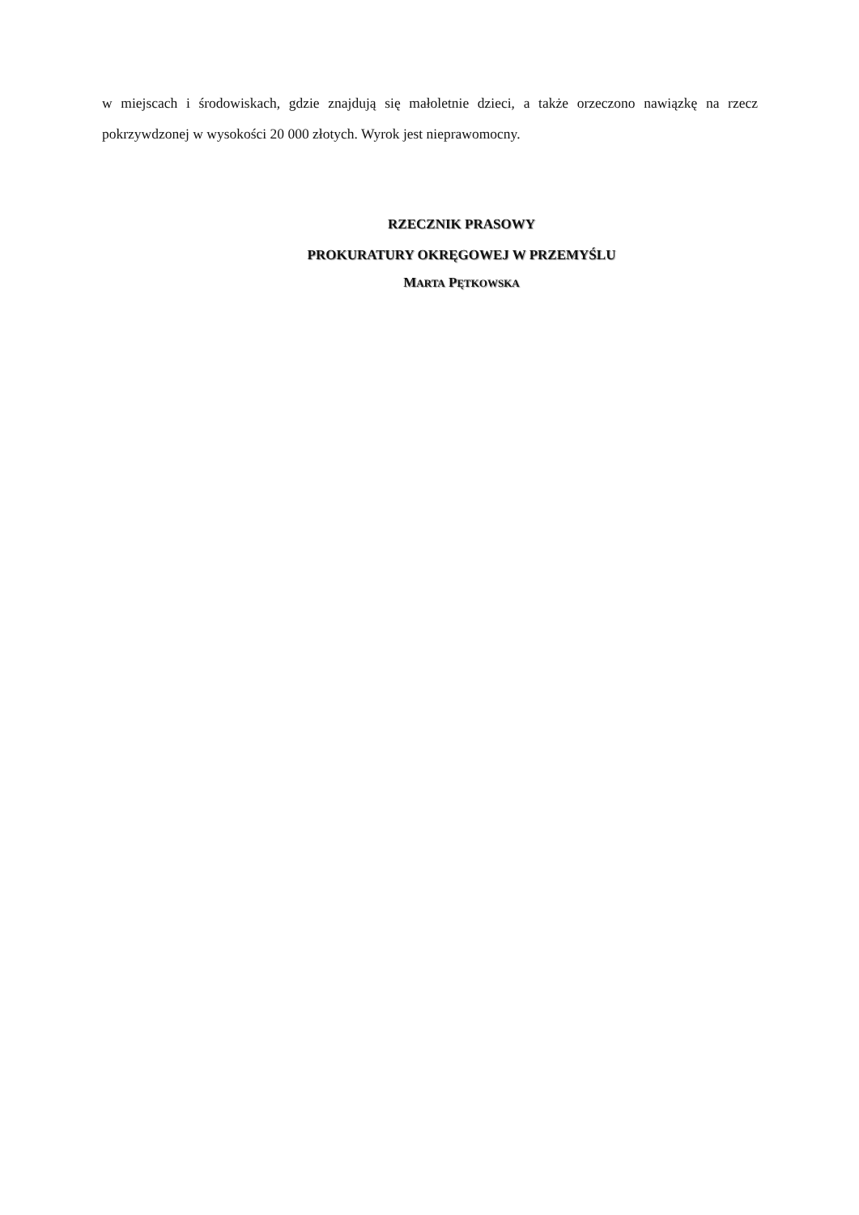w miejscach i środowiskach, gdzie znajdują się małoletnie dzieci, a także orzeczono nawiązkę na rzecz pokrzywdzonej w wysokości 20 000 złotych. Wyrok jest nieprawomocny.
RZECZNIK PRASOWY
PROKURATURY OKRĘGOWEJ W PRZEMYŚLU
MARTA PĘTKOWSKA